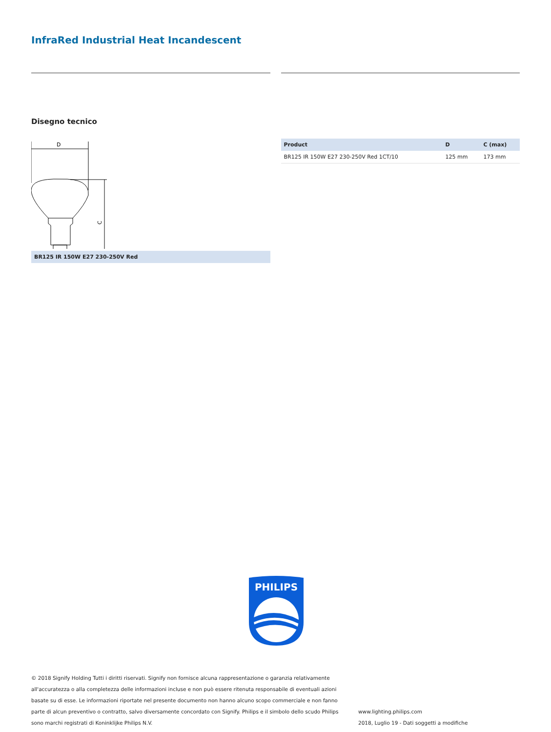InfraRed Industrial Heat Incandescent
Disegno tecnico
D
C
BR125 IR 150W E27 230-250V Red
| Product | D | C (max) |
| --- | --- | --- |
| BR125 IR 150W E27 230-250V Red 1CT/10 | 125 mm | 173 mm |
PHILIPS
© 2018 Signify Holding Tutti i diritti riservati. Signify non fornisce alcuna rappresentazione o garanzia relativamente all'accuratezza o alla completezza delle informazioni incluse e non può essere ritenuta responsabile di eventuali azioni basate su di esse. Le informazioni riportate nel presente documento non hanno alcuno scopo commerciale e non fanno parte di alcun preventivo o contratto, salvo diversamente concordato con Signify. Philips e il simbolo dello scudo Philips sono marchi registrati di Koninklijke Philips N.V.
www.lighting.philips.com
2018, Luglio 19 - Dati soggetti a modifiche